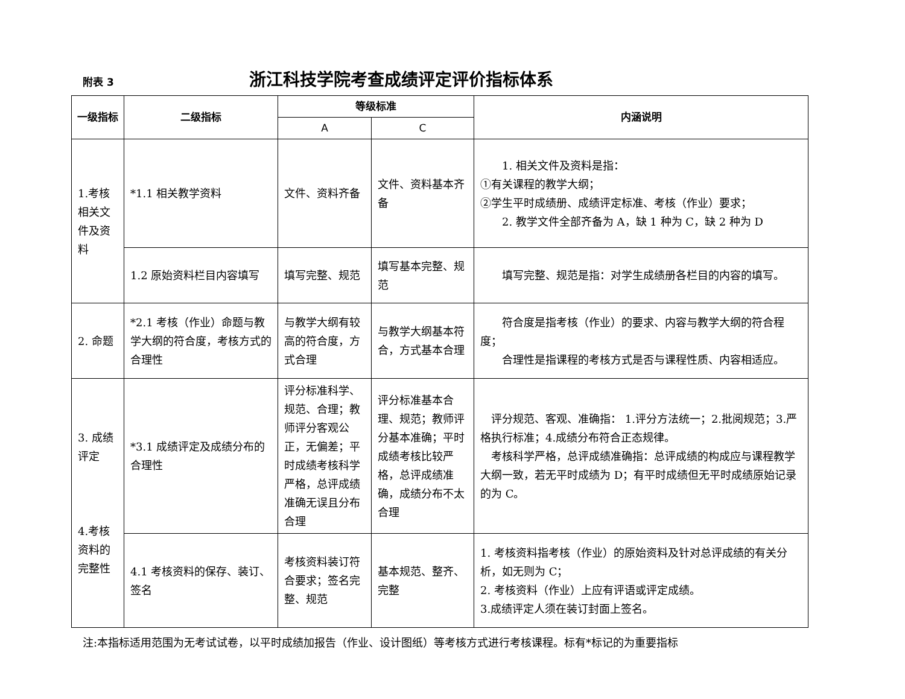附表 3
浙江科技学院考查成绩评定评价指标体系
| 一级指标 | 二级指标 | 等级标准 | | 内涵说明 |
| --- | --- | --- | --- | --- |
| | | A | C | |
| 1.考核相关文件及资料 | *1.1 相关教学资料 | 文件、资料齐备 | 文件、资料基本齐备 | 1. 相关文件及资料是指： ①有关课程的教学大纲； ②学生平时成绩册、成绩评定标准、考核（作业）要求； 2. 教学文件全部齐备为 A，缺 1 种为 C，缺 2 种为 D |
| | 1.2 原始资料栏目内容填写 | 填写完整、规范 | 填写基本完整、规范 | 填写完整、规范是指：对学生成绩册各栏目的内容的填写。 |
| 2. 命题 | *2.1 考核（作业）命题与教学大纲的符合度，考核方式的合理性 | 与教学大纲有较高的符合度，方式合理 | 与教学大纲基本符合，方式基本合理 | 符合度是指考核（作业）的要求、内容与教学大纲的符合程度； 合理性是指课程的考核方式是否与课程性质、内容相适应。 |
| 3. 成绩评定 4.考核资料的完整性 | *3.1 成绩评定及成绩分布的合理性 | 评分标准科学、规范、合理；教师评分客观公正，无偏差；平时成绩考核科学严格，总评成绩准确无误且分布合理 | 评分标准基本合理、规范；教师评分基本准确；平时成绩考核比较严格，总评成绩准确，成绩分布不太合理 | 评分规范、客观、准确指： 1.评分方法统一；2.批阅规范；3.严格执行标准；4.成绩分布符合正态规律。 考核科学严格，总评成绩准确指：总评成绩的构成应与课程教学大纲一致，若无平时成绩为 D；有平时成绩但无平时成绩原始记录的为 C。 |
| | 4.1 考核资料的保存、装订、签名 | 考核资料装订符合要求；签名完整、规范 | 基本规范、整齐、完整 | 1. 考核资料指考核（作业）的原始资料及针对总评成绩的有关分析，如无则为 C； 2. 考核资料（作业）上应有评语或评定成绩。 3.成绩评定人须在装订封面上签名。 |
注:本指标适用范围为无考试试卷，以平时成绩加报告（作业、设计图纸）等考核方式进行考核课程。标有*标记的为重要指标